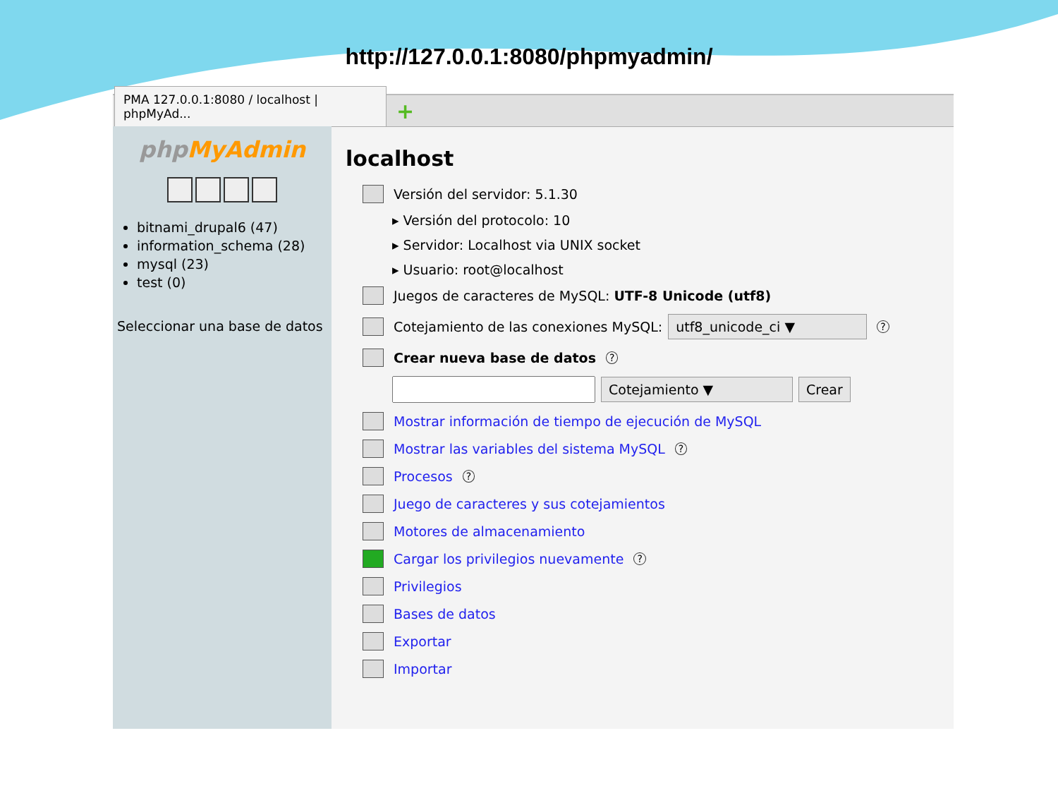http://127.0.0.1:8080/phpmyadmin/
PMA 127.0.0.1:8080 / localhost | phpMyAd...
+
phpMyAdmin
bitnami_drupal6 (47)
information_schema (28)
mysql (23)
test (0)
Seleccionar una base de datos
localhost
Versión del servidor: 5.1.30
▸ Versión del protocolo: 10
▸ Servidor: Localhost via UNIX socket
▸ Usuario: root@localhost
Juegos de caracteres de MySQL: UTF-8 Unicode (utf8)
Cotejamiento de las conexiones MySQL: utf8_unicode_ci ▼?
Crear nueva base de datos?
Cotejamiento ▼ Crear
Mostrar información de tiempo de ejecución de MySQL
Mostrar las variables del sistema MySQL?
Procesos?
Juego de caracteres y sus cotejamientos
Motores de almacenamiento
Cargar los privilegios nuevamente?
Privilegios
Bases de datos
Exportar
Importar